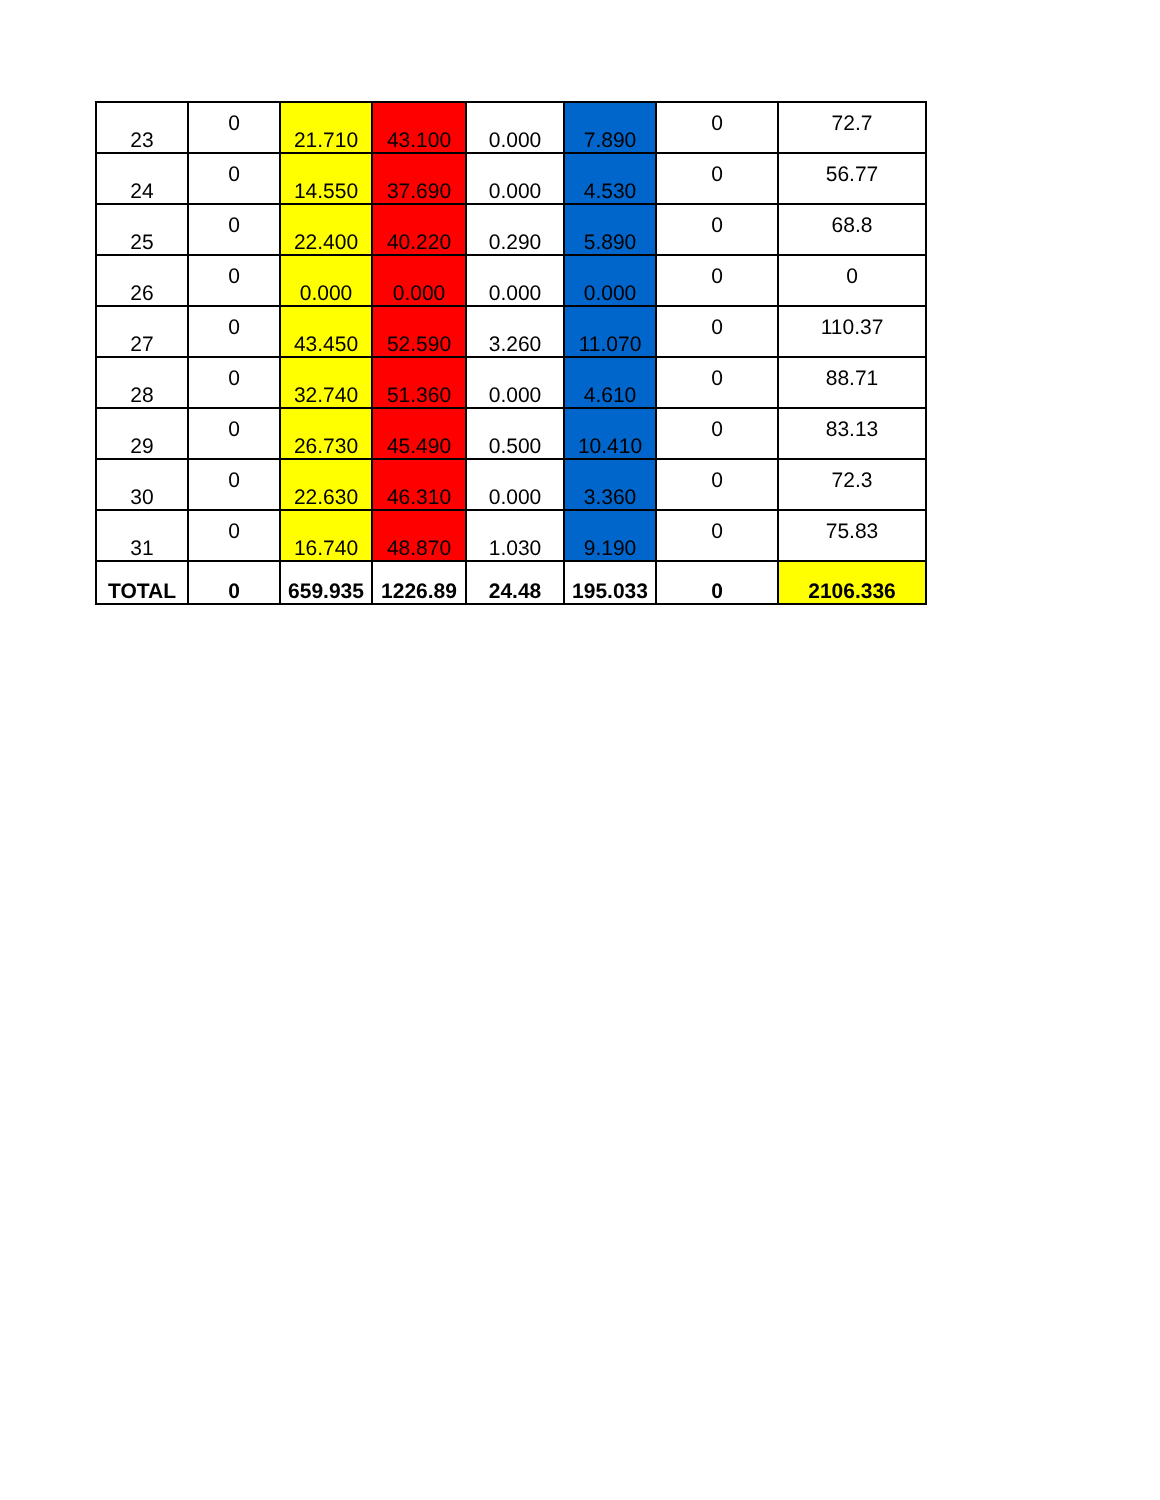| 23 | 0 | 21.710 | 43.100 | 0.000 | 7.890 | 0 | 72.7 |
| 24 | 0 | 14.550 | 37.690 | 0.000 | 4.530 | 0 | 56.77 |
| 25 | 0 | 22.400 | 40.220 | 0.290 | 5.890 | 0 | 68.8 |
| 26 | 0 | 0.000 | 0.000 | 0.000 | 0.000 | 0 | 0 |
| 27 | 0 | 43.450 | 52.590 | 3.260 | 11.070 | 0 | 110.37 |
| 28 | 0 | 32.740 | 51.360 | 0.000 | 4.610 | 0 | 88.71 |
| 29 | 0 | 26.730 | 45.490 | 0.500 | 10.410 | 0 | 83.13 |
| 30 | 0 | 22.630 | 46.310 | 0.000 | 3.360 | 0 | 72.3 |
| 31 | 0 | 16.740 | 48.870 | 1.030 | 9.190 | 0 | 75.83 |
| TOTAL | 0 | 659.935 | 1226.89 | 24.48 | 195.033 | 0 | 2106.336 |